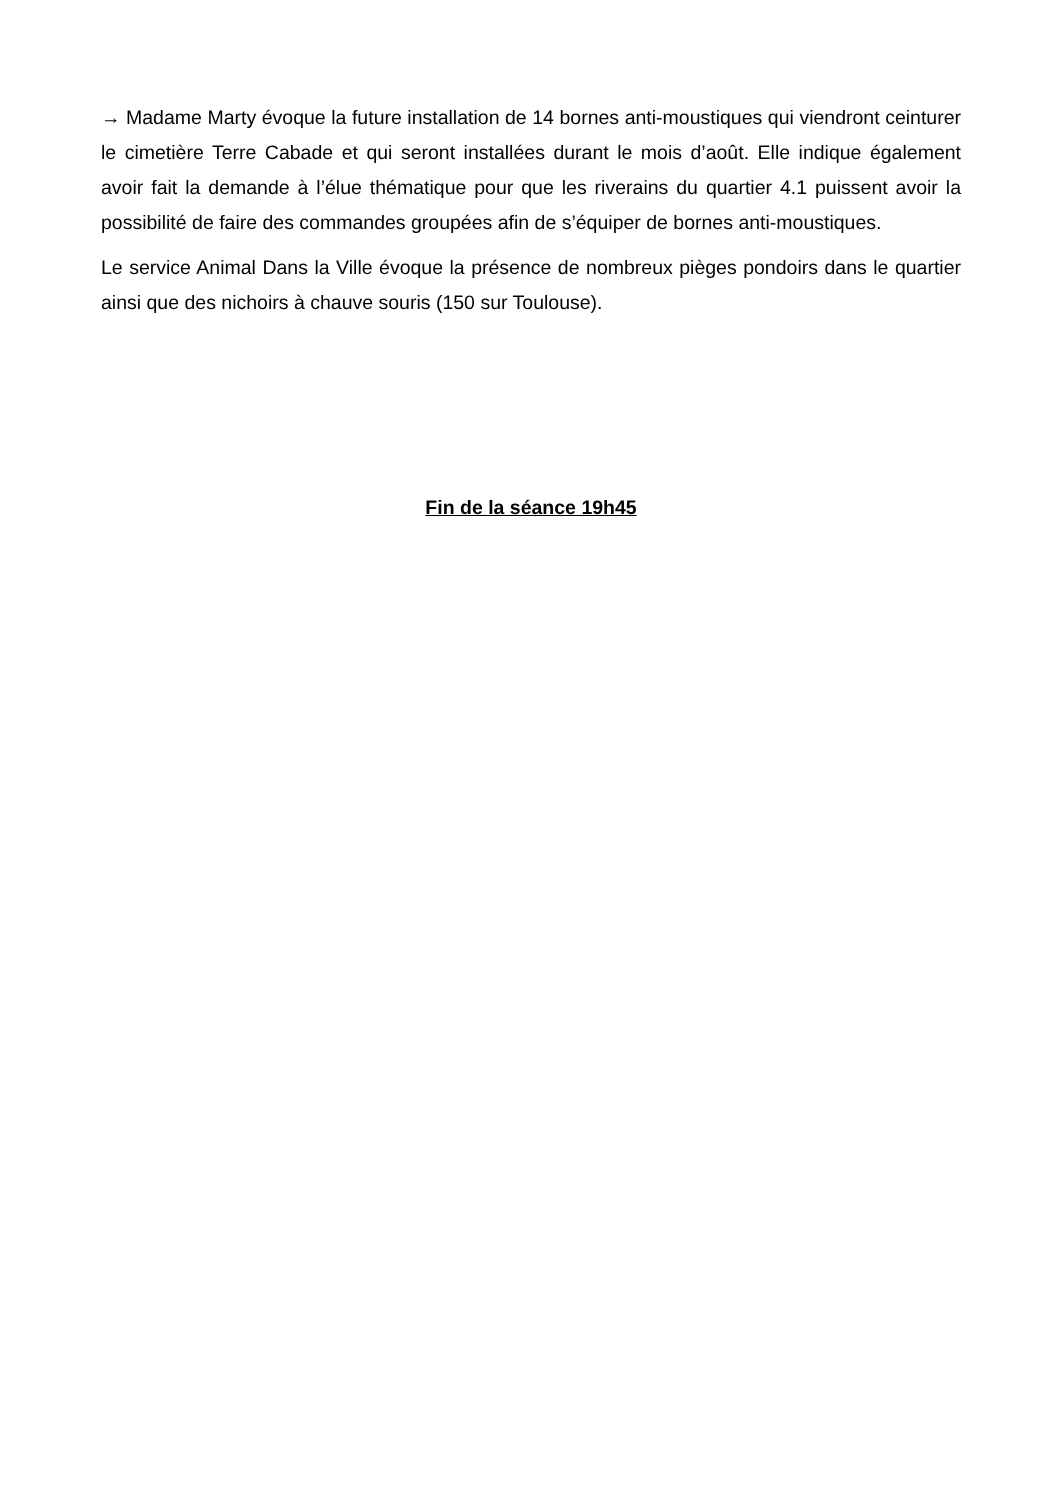→ Madame Marty évoque la future installation de 14 bornes anti-moustiques qui viendront ceinturer le cimetière Terre Cabade et qui seront installées durant le mois d’août. Elle indique également avoir fait la demande à l’élue thématique pour que les riverains du quartier 4.1 puissent avoir la possibilité de faire des commandes groupées afin de s’équiper de bornes anti-moustiques.
Le service Animal Dans la Ville évoque la présence de nombreux pièges pondoirs dans le quartier ainsi que des nichoirs à chauve souris (150 sur Toulouse).
Fin de la séance 19h45